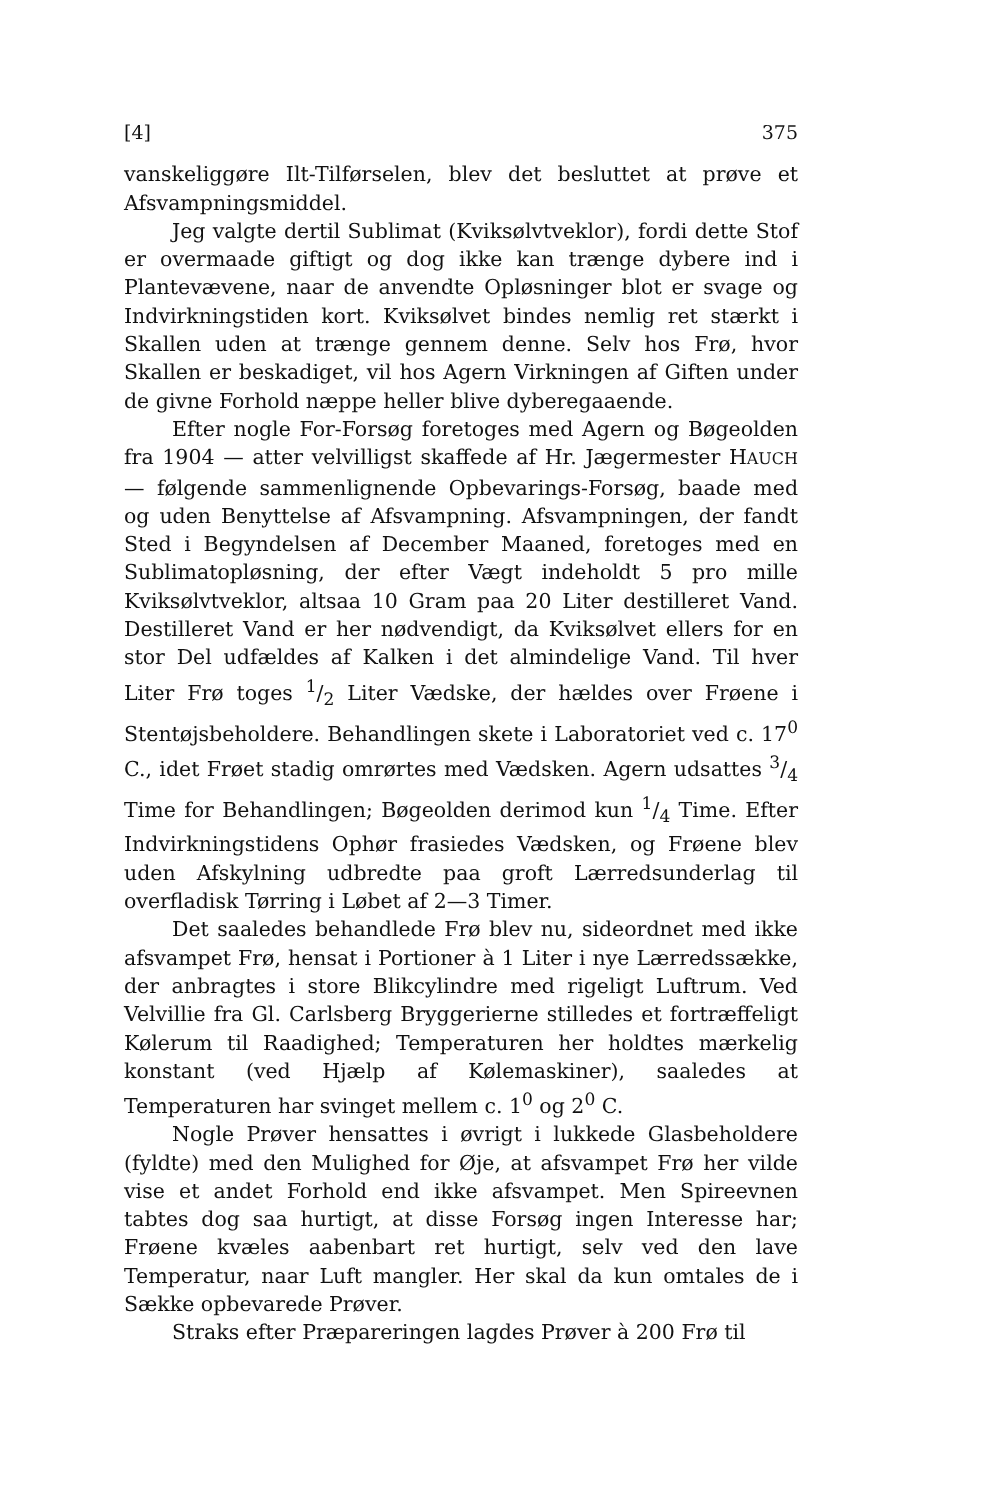[4] 375
vanskeliggøre Ilt-Tilførselen, blev det besluttet at prøve et Afsvampningsmiddel.
Jeg valgte dertil Sublimat (Kviksølvtveklor), fordi dette Stof er overmaade giftigt og dog ikke kan trænge dybere ind i Plantevævene, naar de anvendte Opløsninger blot er svage og Indvirkningstiden kort. Kviksølvet bindes nemlig ret stærkt i Skallen uden at trænge gennem denne. Selv hos Frø, hvor Skallen er beskadiget, vil hos Agern Virkningen af Giften under de givne Forhold næppe heller blive dyberegaaende.
Efter nogle For-Forsøg foretoges med Agern og Bøgeolden fra 1904 — atter velvilligst skaffede af Hr. Jægermester HAUCH — følgende sammenlignende Opbevarings-Forsøg, baade med og uden Benyttelse af Afsvampning. Afsvampningen, der fandt Sted i Begyndelsen af December Maaned, foretoges med en Sublimatopløsning, der efter Vægt indeholdt 5 pro mille Kviksølvtveklor, altsaa 10 Gram paa 20 Liter destilleret Vand. Destilleret Vand er her nødvendigt, da Kviksølvet ellers for en stor Del udfældes af Kalken i det almindelige Vand. Til hver Liter Frø toges 1/2 Liter Vædske, der hældes over Frøene i Stentøjsbeholdere. Behandlingen skete i Laboratoriet ved c. 17<sup>0</sup> C., idet Frøet stadig omrørtes med Vædsken. Agern udsattes 3/4 Time for Behandlingen; Bøgeolden derimod kun 1/4 Time. Efter Indvirkningstidens Ophør frasiedes Vædsken, og Frøene blev uden Afskylning udbredte paa groft Lærredsunderlag til overfladisk Tørring i Løbet af 2—3 Timer.
Det saaledes behandlede Frø blev nu, sideordnet med ikke afsvampet Frø, hensat i Portioner à 1 Liter i nye Lærredssække, der anbragtes i store Blikcylindre med rigeligt Luftrum. Ved Velvillie fra Gl. Carlsberg Bryggerierne stilledes et fortræffeligt Kølerum til Raadighed; Temperaturen her holdtes mærkelig konstant (ved Hjælp af Kølemaskiner), saaledes at Temperaturen har svinget mellem c. 1<sup>0</sup> og 2<sup>0</sup> C.
Nogle Prøver hensattes i øvrigt i lukkede Glasbeholdere (fyldte) med den Mulighed for Øje, at afsvampet Frø her vilde vise et andet Forhold end ikke afsvampet. Men Spireevnen tabtes dog saa hurtigt, at disse Forsøg ingen Interesse har; Frøene kvæles aabenbart ret hurtigt, selv ved den lave Temperatur, naar Luft mangler. Her skal da kun omtales de i Sække opbevarede Prøver.
Straks efter Præpareringen lagdes Prøver à 200 Frø til